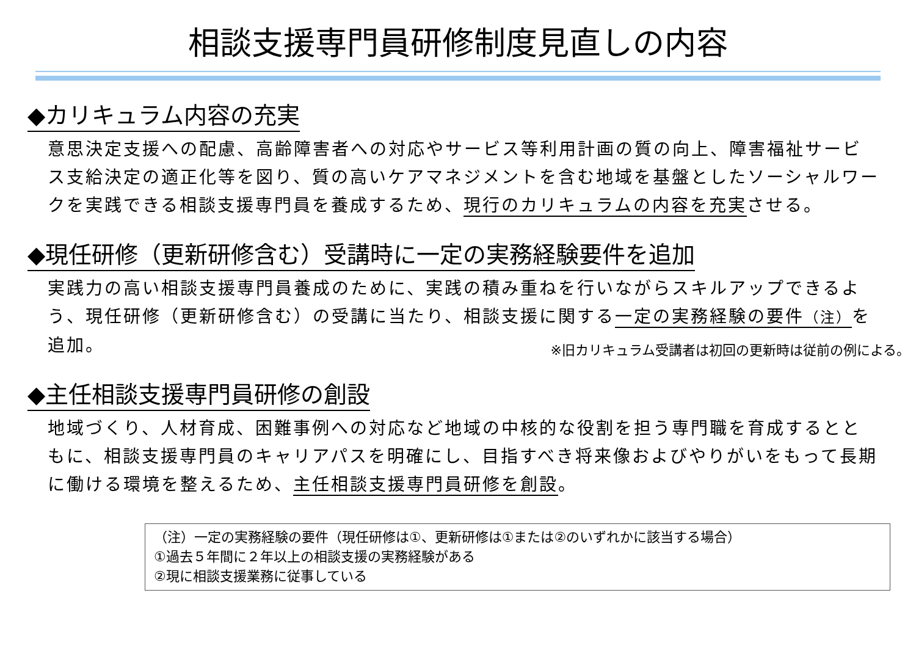相談支援専門員研修制度見直しの内容
◆カリキュラム内容の充実
意思決定支援への配慮、高齢障害者への対応やサービス等利用計画の質の向上、障害福祉サービス支給決定の適正化等を図り、質の高いケアマネジメントを含む地域を基盤としたソーシャルワークを実践できる相談支援専門員を養成するため、現行のカリキュラムの内容を充実させる。
◆現任研修（更新研修含む）受講時に一定の実務経験要件を追加
実践力の高い相談支援専門員養成のために、実践の積み重ねを行いながらスキルアップできるよう、現任研修（更新研修含む）の受講に当たり、相談支援に関する一定の実務経験の要件（注）を追加。 ※旧カリキュラム受講者は初回の更新時は従前の例による。
◆主任相談支援専門員研修の創設
地域づくり、人材育成、困難事例への対応など地域の中核的な役割を担う専門職を育成するとともに、相談支援専門員のキャリアパスを明確にし、目指すべき将来像およびやりがいをもって長期に働ける環境を整えるため、主任相談支援専門員研修を創設。
（注）一定の実務経験の要件（現任研修は①、更新研修は①または②のいずれかに該当する場合）
①過去５年間に２年以上の相談支援の実務経験がある
②現に相談支援業務に従事している